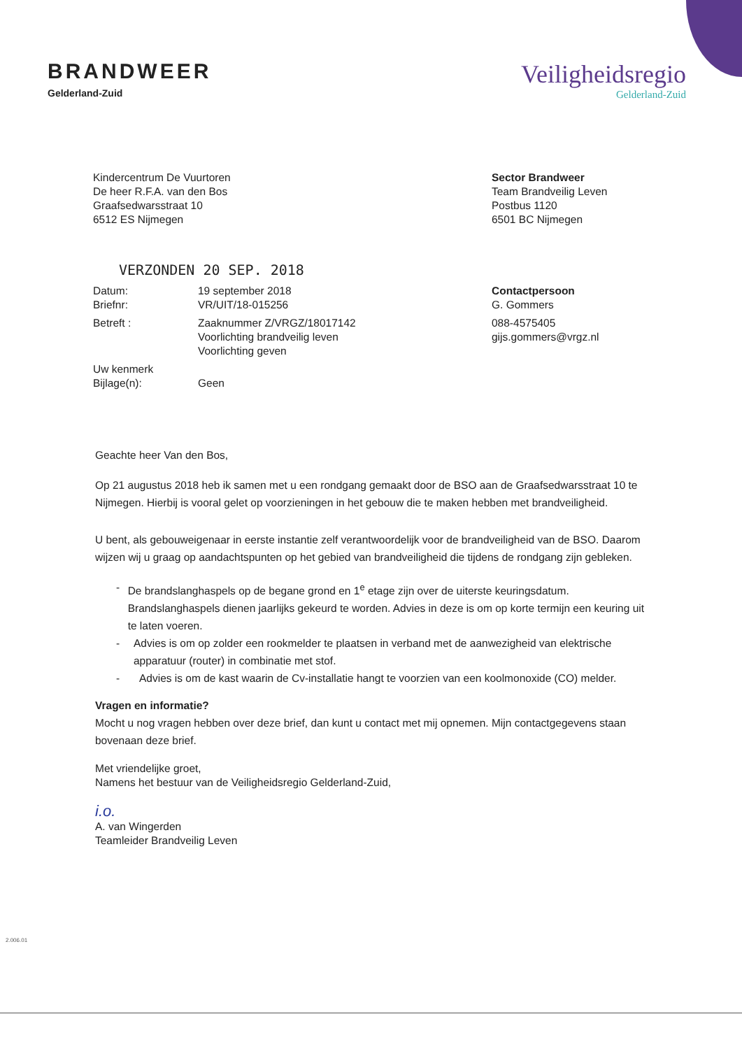BRANDWEER
Gelderland-Zuid
Veiligheidsregio
Gelderland-Zuid
Kindercentrum De Vuurtoren
De heer R.F.A. van den Bos
Graafsedwarsstraat 10
6512 ES Nijmegen
Sector Brandweer
Team Brandveilig Leven
Postbus 1120
6501 BC Nijmegen
VERZONDEN 20 SEP. 2018
| Datum: | 19 september 2018 |
| Briefnr: | VR/UIT/18-015256 |
| Betreft : | Zaaknummer Z/VRGZ/18017142 Voorlichting brandveilig leven Voorlichting geven |
| Uw kenmerk | |
| Bijlage(n): | Geen |
Contactpersoon
G. Gommers
088-4575405
gijs.gommers@vrgz.nl
Geachte heer Van den Bos,
Op 21 augustus 2018 heb ik samen met u een rondgang gemaakt door de BSO aan de Graafsedwarsstraat 10 te Nijmegen. Hierbij is vooral gelet op voorzieningen in het gebouw die te maken hebben met brandveiligheid.
U bent, als gebouweigenaar in eerste instantie zelf verantwoordelijk voor de brandveiligheid van de BSO. Daarom wijzen wij u graag op aandachtspunten op het gebied van brandveiligheid die tijdens de rondgang zijn gebleken.
- De brandslanghaspels op de begane grond en 1<sup>e</sup> etage zijn over de uiterste keuringsdatum. Brandslanghaspels dienen jaarlijks gekeurd te worden. Advies in deze is om op korte termijn een keuring uit te laten voeren.
- Advies is om op zolder een rookmelder te plaatsen in verband met de aanwezigheid van elektrische apparatuur (router) in combinatie met stof.
- Advies is om de kast waarin de Cv-installatie hangt te voorzien van een koolmonoxide (CO) melder.
Vragen en informatie?
Mocht u nog vragen hebben over deze brief, dan kunt u contact met mij opnemen. Mijn contactgegevens staan bovenaan deze brief.
Met vriendelijke groet,
Namens het bestuur van de Veiligheidsregio Gelderland-Zuid,
i.o.
A. van Wingerden
Teamleider Brandveilig Leven
2.006.01